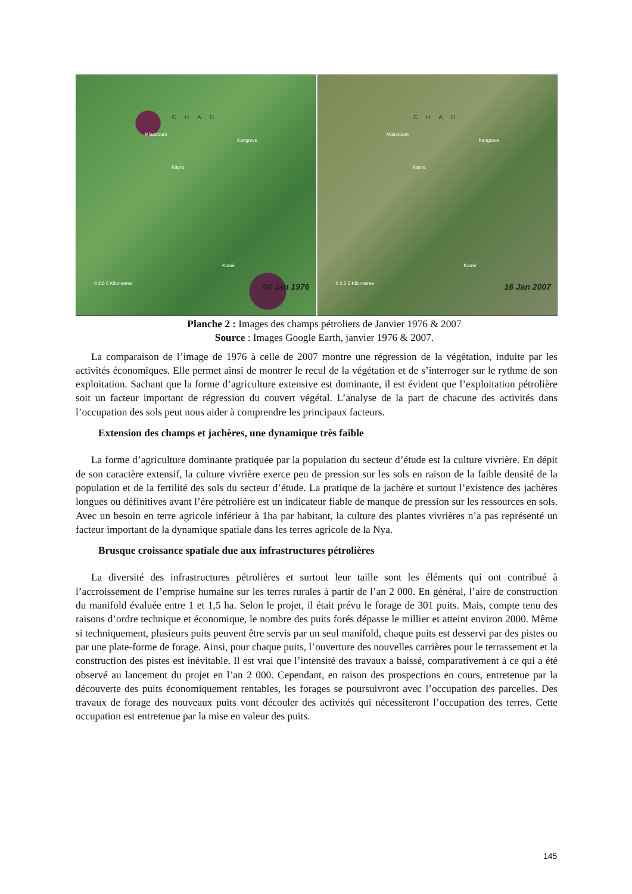CHAD
Miandoum
Kangrove
Kayra
Komé
0 2.5 5 Kilometres
04 Jan 1976
CHAD
Miandoum
Kangrove
Kayra
Komé
0 2.5 5 Kilometres
16 Jan 2007
Planche 2 : Images des champs pétroliers de Janvier 1976 & 2007
Source : Images Google Earth, janvier 1976 & 2007.
La comparaison de l’image de 1976 à celle de 2007 montre une régression de la végétation, induite par les activités économiques. Elle permet ainsi de montrer le recul de la végétation et de s’interroger sur le rythme de son exploitation. Sachant que la forme d’agriculture extensive est dominante, il est évident que l’exploitation pétrolière soit un facteur important de régression du couvert végétal. L’analyse de la part de chacune des activités dans l’occupation des sols peut nous aider à comprendre les principaux facteurs.
Extension des champs et jachères, une dynamique très faible
La forme d’agriculture dominante pratiquée par la population du secteur d’étude est la culture vivrière. En dépit de son caractère extensif, la culture vivrière exerce peu de pression sur les sols en raison de la faible densité de la population et de la fertilité des sols du secteur d’étude. La pratique de la jachère et surtout l’existence des jachères longues ou définitives avant l’ère pétrolière est un indicateur fiable de manque de pression sur les ressources en sols. Avec un besoin en terre agricole inférieur à 1ha par habitant, la culture des plantes vivrières n’a pas représenté un facteur important de la dynamique spatiale dans les terres agricole de la Nya.
Brusque croissance spatiale due aux infrastructures pétrolières
La diversité des infrastructures pétrolières et surtout leur taille sont les éléments qui ont contribué à l’accroissement de l’emprise humaine sur les terres rurales à partir de l’an 2 000. En général, l’aire de construction du manifold évaluée entre 1 et 1,5 ha. Selon le projet, il était prévu le forage de 301 puits. Mais, compte tenu des raisons d’ordre technique et économique, le nombre des puits forés dépasse le millier et atteint environ 2000. Même si techniquement, plusieurs puits peuvent être servis par un seul manifold, chaque puits est desservi par des pistes ou par une plate-forme de forage. Ainsi, pour chaque puits, l’ouverture des nouvelles carrières pour le terrassement et la construction des pistes est inévitable. Il est vrai que l’intensité des travaux a baissé, comparativement à ce qui a été observé au lancement du projet en l’an 2 000. Cependant, en raison des prospections en cours, entretenue par la découverte des puits économiquement rentables, les forages se poursuivront avec l’occupation des parcelles. Des travaux de forage des nouveaux puits vont découler des activités qui nécessiteront l’occupation des terres. Cette occupation est entretenue par la mise en valeur des puits.
145